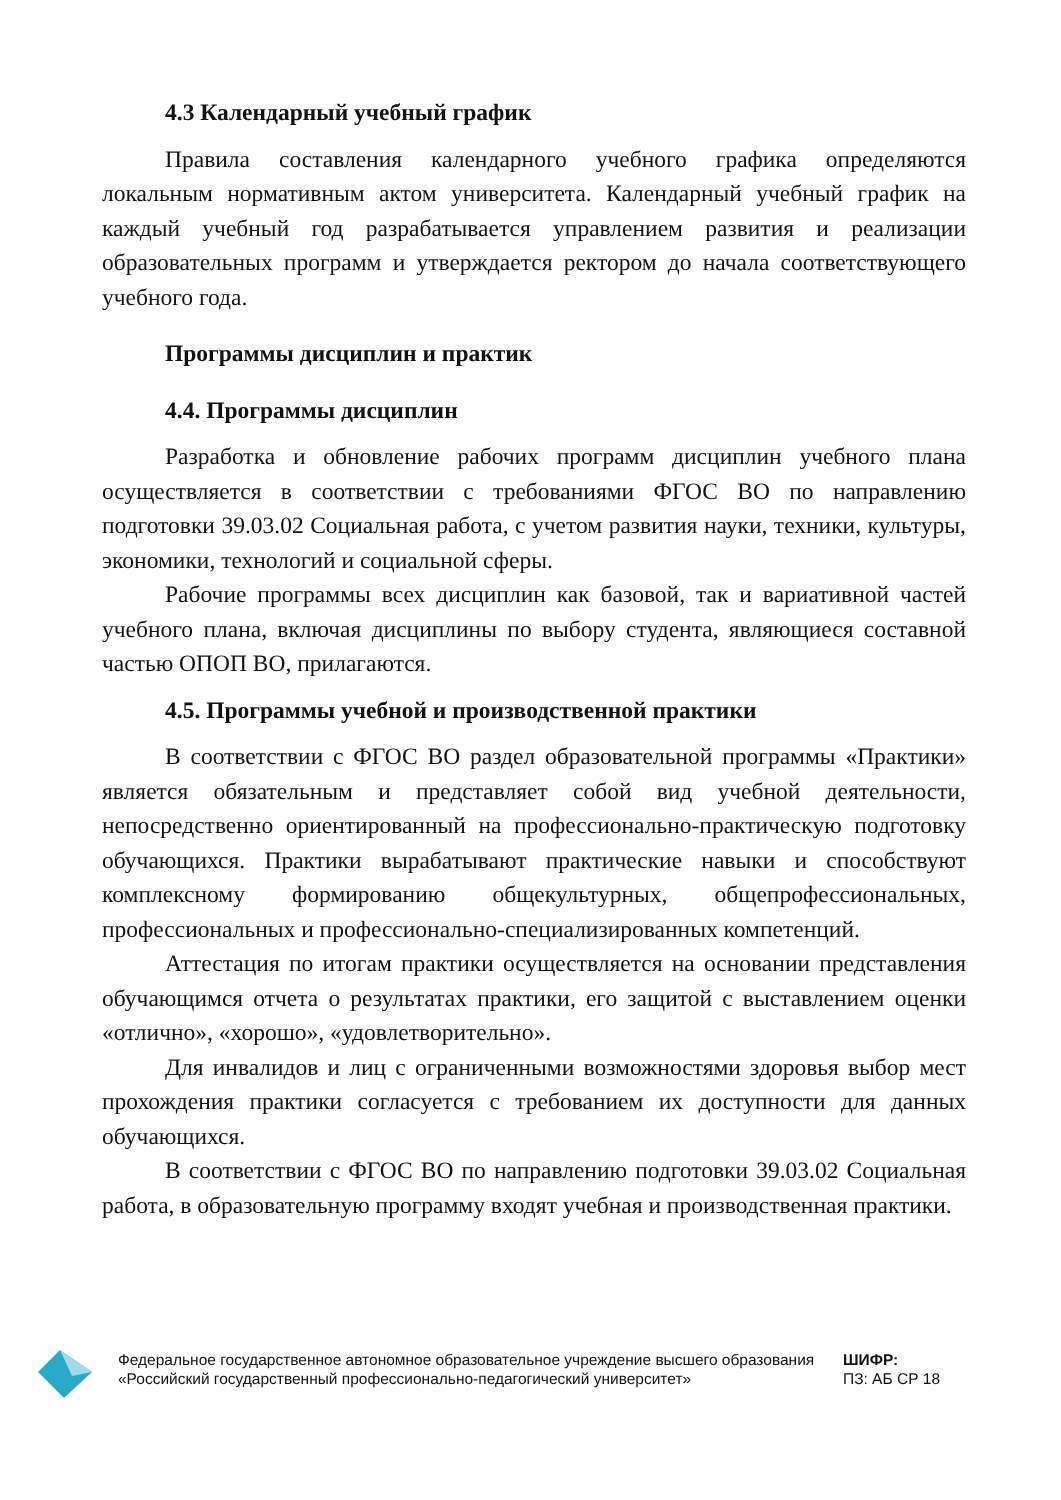4.3 Календарный учебный график
Правила составления календарного учебного графика определяются локальным нормативным актом университета. Календарный учебный график на каждый учебный год разрабатывается управлением развития и реализации образовательных программ и утверждается ректором до начала соответствующего учебного года.
Программы дисциплин и практик
4.4. Программы дисциплин
Разработка и обновление рабочих программ дисциплин учебного плана осуществляется в соответствии с требованиями ФГОС ВО по направлению подготовки 39.03.02 Социальная работа, с учетом развития науки, техники, культуры, экономики, технологий и социальной сферы.
Рабочие программы всех дисциплин как базовой, так и вариативной частей учебного плана, включая дисциплины по выбору студента, являющиеся составной частью ОПОП ВО, прилагаются.
4.5. Программы учебной и производственной практики
В соответствии с ФГОС ВО раздел образовательной программы «Практики» является обязательным и представляет собой вид учебной деятельности, непосредственно ориентированный на профессионально-практическую подготовку обучающихся. Практики вырабатывают практические навыки и способствуют комплексному формированию общекультурных, общепрофессиональных, профессиональных и профессионально-специализированных компетенций.
Аттестация по итогам практики осуществляется на основании представления обучающимся отчета о результатах практики, его защитой с выставлением оценки «отлично», «хорошо», «удовлетворительно».
Для инвалидов и лиц с ограниченными возможностями здоровья выбор мест прохождения практики согласуется с требованием их доступности для данных обучающихся.
В соответствии с ФГОС ВО по направлению подготовки 39.03.02 Социальная работа, в образовательную программу входят учебная и производственная практики.
Федеральное государственное автономное образовательное учреждение высшего образования «Российский государственный профессионально-педагогический университет»
ШИФР:
ПЗ: АБ СР 18